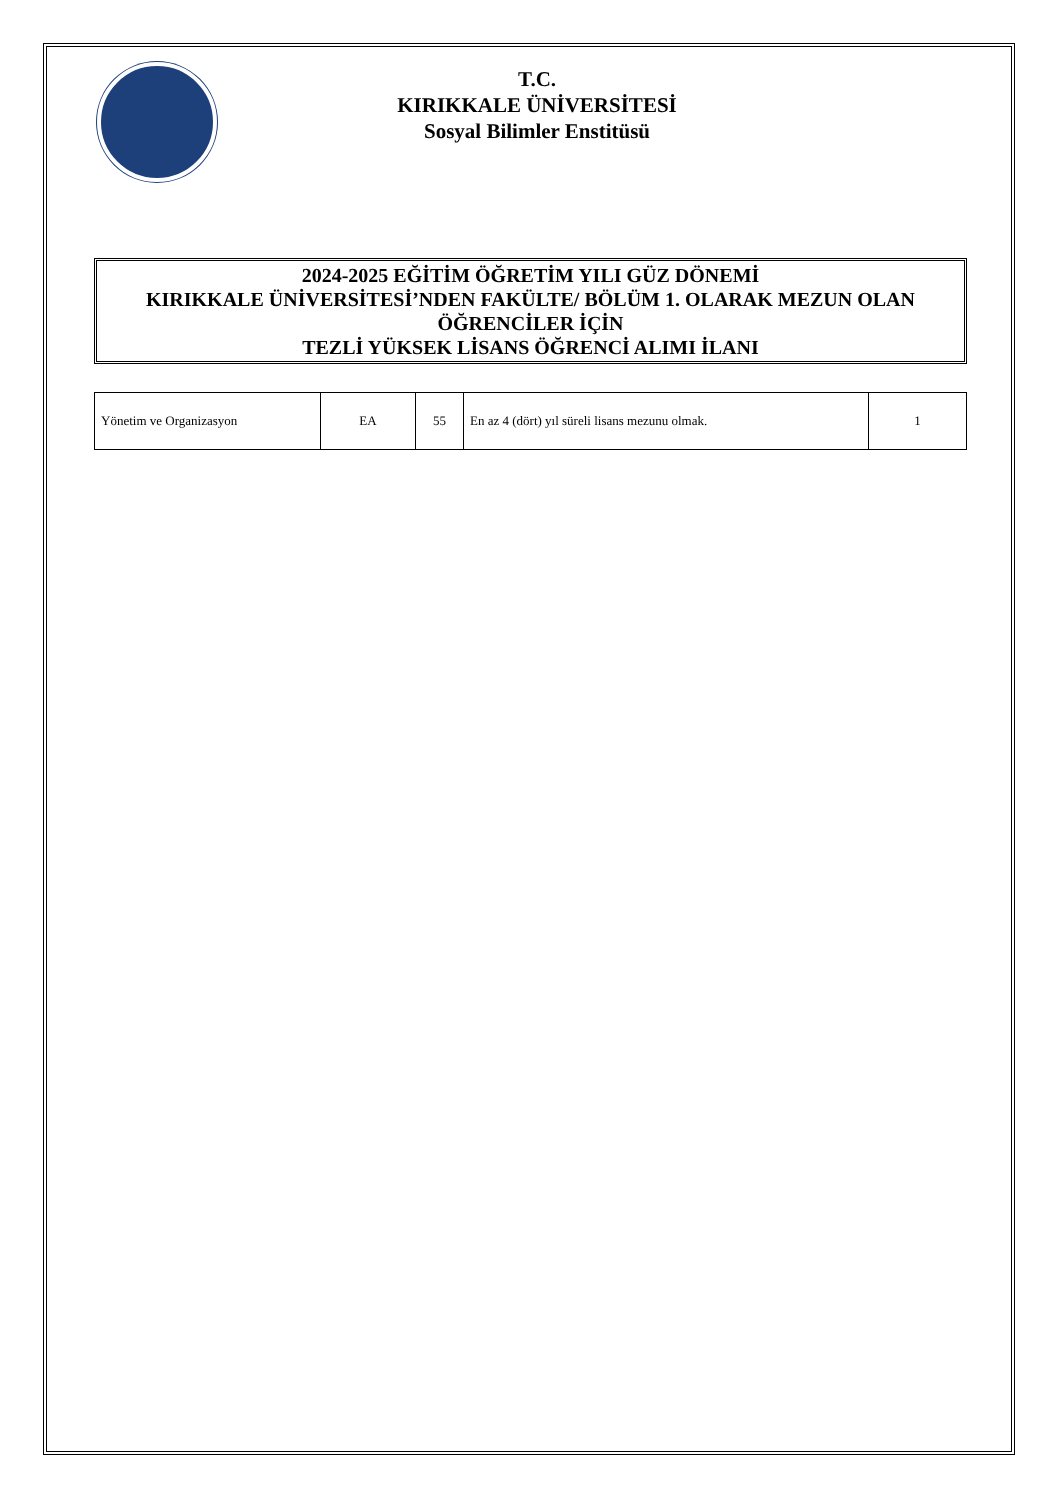T.C.
KIRIKKALE ÜNİVERSİTESİ
Sosyal Bilimler Enstitüsü
2024-2025 EĞİTİM ÖĞRETİM YILI GÜZ DÖNEMİ
KIRIKKALE ÜNİVERSİTESİ’NDEN FAKÜLTE/ BÖLÜM 1. OLARAK MEZUN OLAN ÖĞRENCİLER İÇİN
TEZLİ YÜKSEK LİSANS ÖĞRENCİ ALIMI İLANI
| Yönetim ve Organizasyon | EA | 55 | En az 4 (dört) yıl süreli lisans mezunu olmak. | 1 |